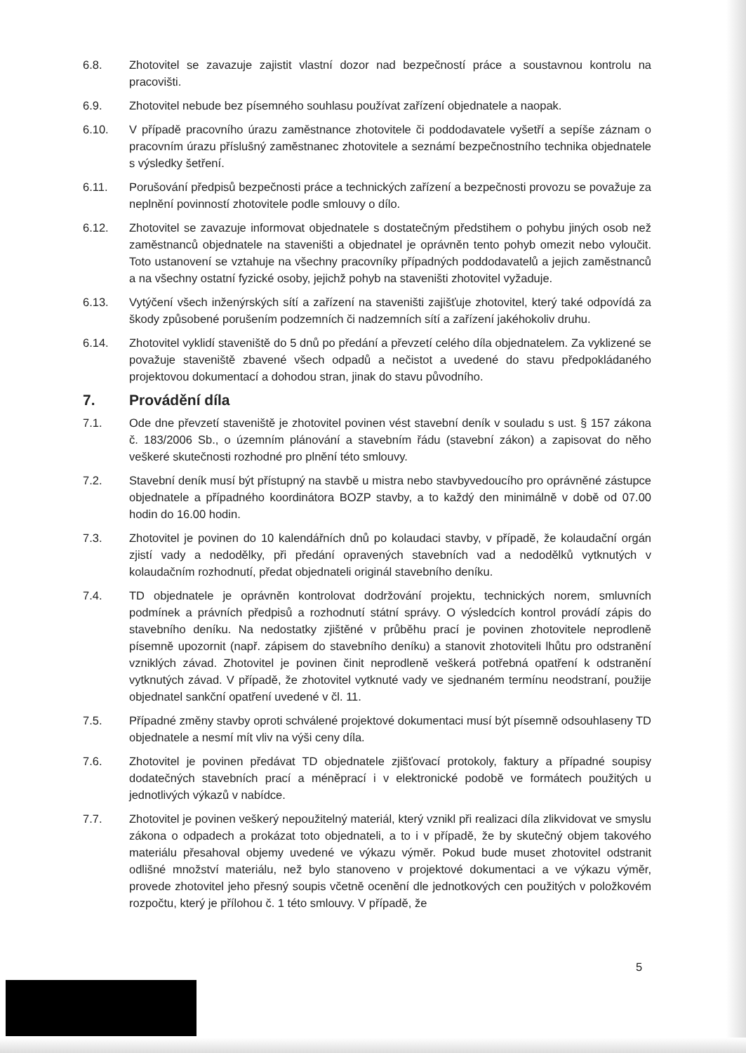6.8. Zhotovitel se zavazuje zajistit vlastní dozor nad bezpečností práce a soustavnou kontrolu na pracovišti.
6.9. Zhotovitel nebude bez písemného souhlasu používat zařízení objednatele a naopak.
6.10. V případě pracovního úrazu zaměstnance zhotovitele či poddodavatele vyšetří a sepíše záznam o pracovním úrazu příslušný zaměstnanec zhotovitele a seznámí bezpečnostního technika objednatele s výsledky šetření.
6.11. Porušování předpisů bezpečnosti práce a technických zařízení a bezpečnosti provozu se považuje za neplnění povinností zhotovitele podle smlouvy o dílo.
6.12. Zhotovitel se zavazuje informovat objednatele s dostatečným předstihem o pohybu jiných osob než zaměstnanců objednatele na staveništi a objednatel je oprávněn tento pohyb omezit nebo vyloučit. Toto ustanovení se vztahuje na všechny pracovníky případných poddodavatelů a jejich zaměstnanců a na všechny ostatní fyzické osoby, jejichž pohyb na staveništi zhotovitel vyžaduje.
6.13. Vytýčení všech inženýrských sítí a zařízení na staveništi zajišťuje zhotovitel, který také odpovídá za škody způsobené porušením podzemních či nadzemních sítí a zařízení jakéhokoliv druhu.
6.14. Zhotovitel vyklidí staveniště do 5 dnů po předání a převzetí celého díla objednatelem. Za vyklizené se považuje staveniště zbavené všech odpadů a nečistot a uvedené do stavu předpokládaného projektovou dokumentací a dohodou stran, jinak do stavu původního.
7. Provádění díla
7.1. Ode dne převzetí staveniště je zhotovitel povinen vést stavební deník v souladu s ust. § 157 zákona č. 183/2006 Sb., o územním plánování a stavebním řádu (stavební zákon) a zapisovat do něho veškeré skutečnosti rozhodné pro plnění této smlouvy.
7.2. Stavební deník musí být přístupný na stavbě u mistra nebo stavbyvedoucího pro oprávněné zástupce objednatele a případného koordinátora BOZP stavby, a to každý den minimálně v době od 07.00 hodin do 16.00 hodin.
7.3. Zhotovitel je povinen do 10 kalendářních dnů po kolaudaci stavby, v případě, že kolaudační orgán zjistí vady a nedodělky, při předání opravených stavebních vad a nedodělků vytknutých v kolaudačním rozhodnutí, předat objednateli originál stavebního deníku.
7.4. TD objednatele je oprávněn kontrolovat dodržování projektu, technických norem, smluvních podmínek a právních předpisů a rozhodnutí státní správy. O výsledcích kontrol provádí zápis do stavebního deníku. Na nedostatky zjištěné v průběhu prací je povinen zhotovitele neprodleně písemně upozornit (např. zápisem do stavebního deníku) a stanovit zhotoviteli lhůtu pro odstranění vzniklých závad. Zhotovitel je povinen činit neprodleně veškerá potřebná opatření k odstranění vytknutých závad. V případě, že zhotovitel vytknuté vady ve sjednaném termínu neodstraní, použije objednatel sankční opatření uvedené v čl. 11.
7.5. Případné změny stavby oproti schválené projektové dokumentaci musí být písemně odsouhlaseny TD objednatele a nesmí mít vliv na výši ceny díla.
7.6. Zhotovitel je povinen předávat TD objednatele zjišťovací protokoly, faktury a případné soupisy dodatečných stavebních prací a méněprací i v elektronické podobě ve formátech použitých u jednotlivých výkazů v nabídce.
7.7. Zhotovitel je povinen veškerý nepoužitelný materiál, který vznikl při realizaci díla zlikvidovat ve smyslu zákona o odpadech a prokázat toto objednateli, a to i v případě, že by skutečný objem takového materiálu přesahoval objemy uvedené ve výkazu výměr. Pokud bude muset zhotovitel odstranit odlišné množství materiálu, než bylo stanoveno v projektové dokumentaci a ve výkazu výměr, provede zhotovitel jeho přesný soupis včetně ocenění dle jednotkových cen použitých v položkovém rozpočtu, který je přílohou č. 1 této smlouvy. V případě, že
5